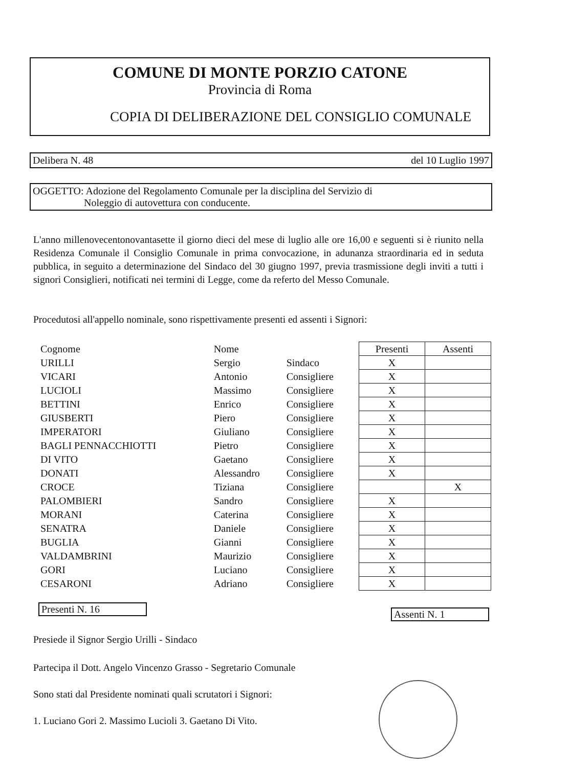COMUNE DI MONTE PORZIO CATONE
Provincia di Roma
COPIA DI DELIBERAZIONE DEL CONSIGLIO COMUNALE
Delibera N. 48 del 10 Luglio 1997
OGGETTO: Adozione del Regolamento Comunale per la disciplina del Servizio di
Noleggio di autovettura con conducente.
L'anno millenovecentonovantasette il giorno dieci del mese di luglio alle ore 16,00 e seguenti si è riunito nella Residenza Comunale il Consiglio Comunale in prima convocazione, in adunanza straordinaria ed in seduta pubblica, in seguito a determinazione del Sindaco del 30 giugno 1997, previa trasmissione degli inviti a tutti i signori Consiglieri, notificati nei termini di Legge, come da referto del Messo Comunale.
Procedutosi all'appello nominale, sono rispettivamente presenti ed assenti i Signori:
| Cognome | Nome | | Presenti | Assenti |
| --- | --- | --- | --- | --- |
| URILLI | Sergio | Sindaco | X | |
| VICARI | Antonio | Consigliere | X | |
| LUCIOLI | Massimo | Consigliere | X | |
| BETTINI | Enrico | Consigliere | X | |
| GIUSBERTI | Piero | Consigliere | X | |
| IMPERATORI | Giuliano | Consigliere | X | |
| BAGLI PENNACCHIOTTI | Pietro | Consigliere | X | |
| DI VITO | Gaetano | Consigliere | X | |
| DONATI | Alessandro | Consigliere | X | |
| CROCE | Tiziana | Consigliere | | X |
| PALOMBIERI | Sandro | Consigliere | X | |
| MORANI | Caterina | Consigliere | X | |
| SENATRA | Daniele | Consigliere | X | |
| BUGLIA | Gianni | Consigliere | X | |
| VALDAMBRINI | Maurizio | Consigliere | X | |
| GORI | Luciano | Consigliere | X | |
| CESARONI | Adriano | Consigliere | X | |
Presenti N. 16 Assenti N. 1
Presiede il Signor Sergio Urilli - Sindaco
Partecipa il Dott. Angelo Vincenzo Grasso - Segretario Comunale
Sono stati dal Presidente nominati quali scrutatori i Signori:
1. Luciano Gori 2. Massimo Lucioli 3. Gaetano Di Vito.